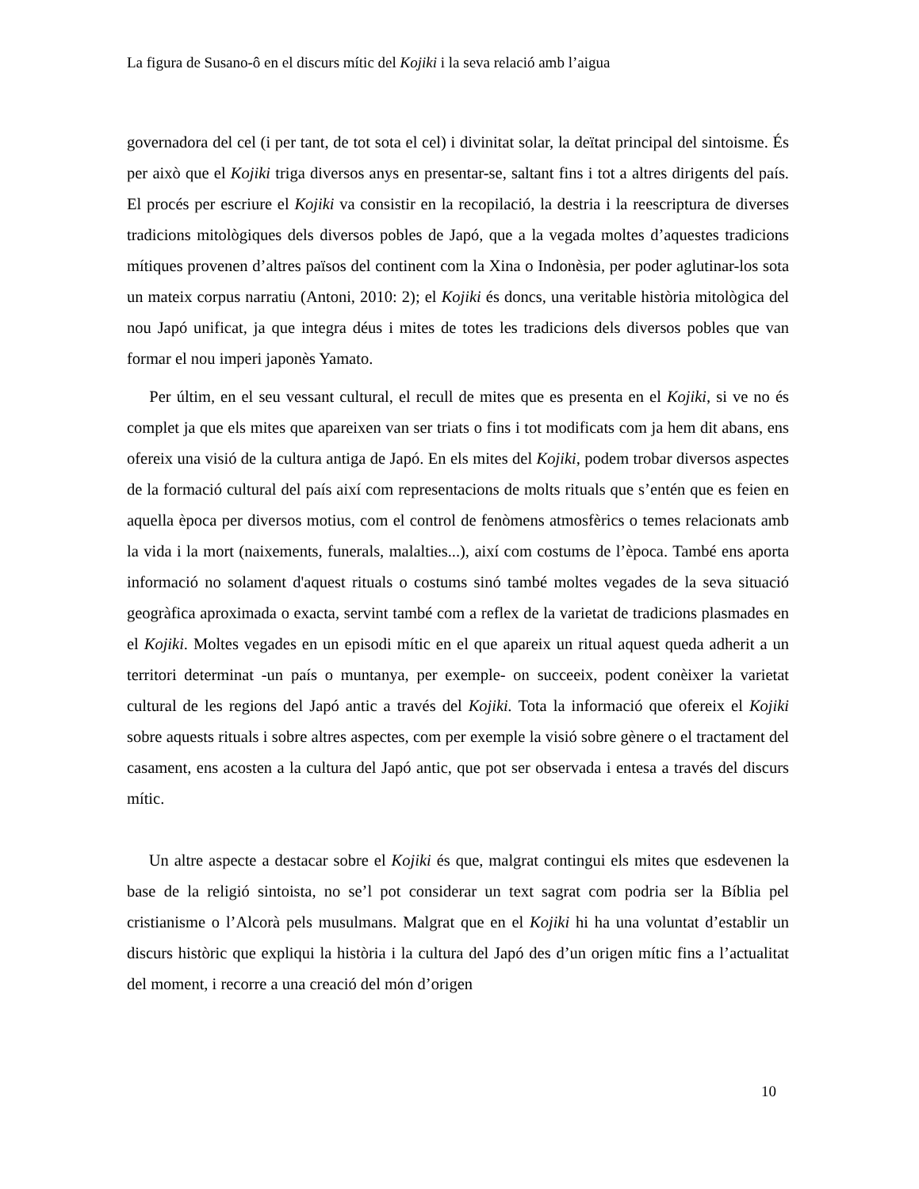La figura de Susano-ô en el discurs mític del Kojiki i la seva relació amb l’aigua
governadora del cel (i per tant, de tot sota el cel) i divinitat solar, la deïtat principal del sintoisme. És per això que el Kojiki triga diversos anys en presentar-se, saltant fins i tot a altres dirigents del país. El procés per escriure el Kojiki va consistir en la recopilació, la destria i la reescriptura de diverses tradicions mitològiques dels diversos pobles de Japó, que a la vegada moltes d’aquestes tradicions mítiques provenen d’altres països del continent com la Xina o Indonèsia, per poder aglutinar-los sota un mateix corpus narratiu (Antoni, 2010: 2); el Kojiki és doncs, una veritable història mitològica del nou Japó unificat, ja que integra déus i mites de totes les tradicions dels diversos pobles que van formar el nou imperi japonès Yamato.
Per últim, en el seu vessant cultural, el recull de mites que es presenta en el Kojiki, si ve no és complet ja que els mites que apareixen van ser triats o fins i tot modificats com ja hem dit abans, ens ofereix una visió de la cultura antiga de Japó. En els mites del Kojiki, podem trobar diversos aspectes de la formació cultural del país així com representacions de molts rituals que s’entén que es feien en aquella època per diversos motius, com el control de fenòmens atmosfèrics o temes relacionats amb la vida i la mort (naixements, funerals, malalties...), així com costums de l’època. També ens aporta informació no solament d'aquest rituals o costums sinó també moltes vegades de la seva situació geogràfica aproximada o exacta, servint també com a reflex de la varietat de tradicions plasmades en el Kojiki. Moltes vegades en un episodi mític en el que apareix un ritual aquest queda adherit a un territori determinat -un país o muntanya, per exemple- on succeeix, podent conèixer la varietat cultural de les regions del Japó antic a través del Kojiki. Tota la informació que ofereix el Kojiki sobre aquests rituals i sobre altres aspectes, com per exemple la visió sobre gènere o el tractament del casament, ens acosten a la cultura del Japó antic, que pot ser observada i entesa a través del discurs mític.
Un altre aspecte a destacar sobre el Kojiki és que, malgrat contingui els mites que esdevenen la base de la religió sintoista, no se’l pot considerar un text sagrat com podria ser la Bíblia pel cristianisme o l’Alcorà pels musulmans. Malgrat que en el Kojiki hi ha una voluntat d’establir un discurs històric que expliqui la història i la cultura del Japó des d’un origen mític fins a l’actualitat del moment, i recorre a una creació del món d’origen
10